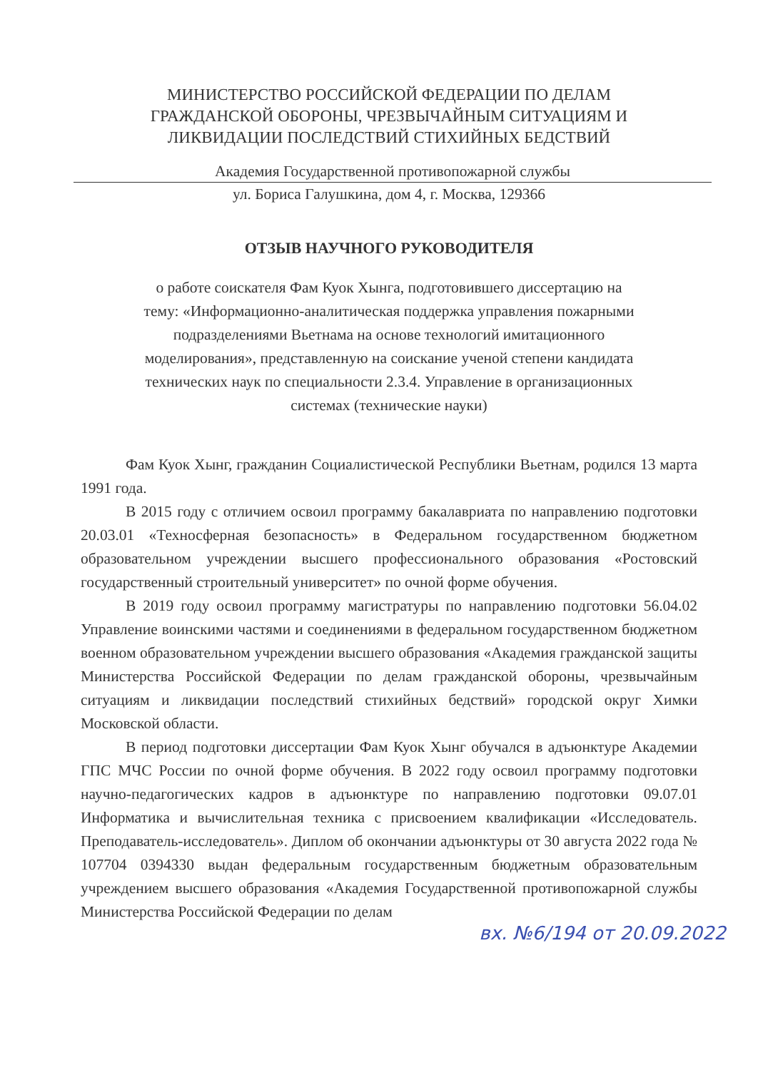МИНИСТЕРСТВО РОССИЙСКОЙ ФЕДЕРАЦИИ ПО ДЕЛАМ
ГРАЖДАНСКОЙ ОБОРОНЫ, ЧРЕЗВЫЧАЙНЫМ СИТУАЦИЯМ И
ЛИКВИДАЦИИ ПОСЛЕДСТВИЙ СТИХИЙНЫХ БЕДСТВИЙ
Академия Государственной противопожарной службы
ул. Бориса Галушкина, дом 4, г. Москва, 129366
ОТЗЫВ НАУЧНОГО РУКОВОДИТЕЛЯ
о работе соискателя Фам Куок Хынга, подготовившего диссертацию на
тему: «Информационно-аналитическая поддержка управления пожарными
подразделениями Вьетнама на основе технологий имитационного
моделирования», представленную на соискание ученой степени кандидата
технических наук по специальности 2.3.4. Управление в организационных
системах (технические науки)
Фам Куок Хынг, гражданин Социалистической Республики Вьетнам, родился 13 марта 1991 года.
В 2015 году с отличием освоил программу бакалавриата по направлению подготовки 20.03.01 «Техносферная безопасность» в Федеральном государственном бюджетном образовательном учреждении высшего профессионального образования «Ростовский государственный строительный университет» по очной форме обучения.
В 2019 году освоил программу магистратуры по направлению подготовки 56.04.02 Управление воинскими частями и соединениями в федеральном государственном бюджетном военном образовательном учреждении высшего образования «Академия гражданской защиты Министерства Российской Федерации по делам гражданской обороны, чрезвычайным ситуациям и ликвидации последствий стихийных бедствий» городской округ Химки Московской области.
В период подготовки диссертации Фам Куок Хынг обучался в адъюнктуре Академии ГПС МЧС России по очной форме обучения. В 2022 году освоил программу подготовки научно-педагогических кадров в адъюнктуре по направлению подготовки 09.07.01 Информатика и вычислительная техника с присвоением квалификации «Исследователь. Преподаватель-исследователь». Диплом об окончании адъюнктуры от 30 августа 2022 года № 107704 0394330 выдан федеральным государственным бюджетным образовательным учреждением высшего образования «Академия Государственной противопожарной службы Министерства Российской Федерации по делам
вх. №6/194 от 20.09.2022